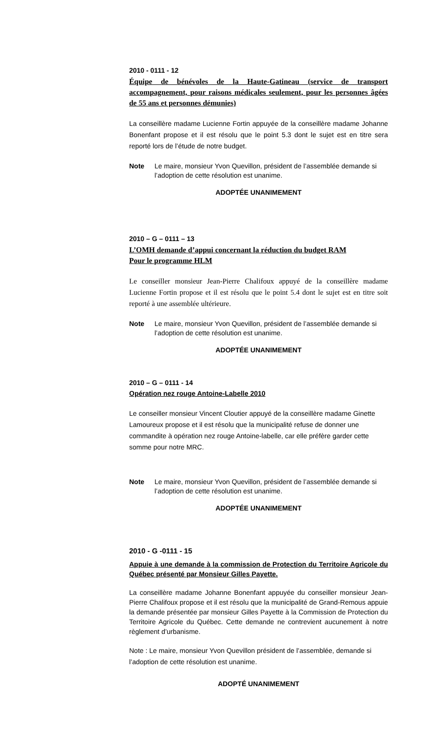2010 - 0111 - 12
Équipe de bénévoles de la Haute-Gatineau (service de transport accompagnement, pour raisons médicales seulement, pour les personnes âgées de 55 ans et personnes démunies)
La conseillère madame Lucienne Fortin appuyée de la conseillère madame Johanne Bonenfant propose et il est résolu que le point 5.3 dont le sujet est en titre sera reporté lors de l’étude de notre budget.
Note Le maire, monsieur Yvon Quevillon, président de l’assemblée demande si l’adoption de cette résolution est unanime.
ADOPTÉE UNANIMEMENT
2010 – G – 0111 – 13
L’OMH demande d’appui concernant la réduction du budget RAM
Pour le programme HLM
Le conseiller monsieur Jean-Pierre Chalifoux appuyé de la conseillère madame Lucienne Fortin propose et il est résolu que le point 5.4 dont le sujet est en titre soit reporté à une assemblée ultérieure.
Note Le maire, monsieur Yvon Quevillon, président de l’assemblée demande si l’adoption de cette résolution est unanime.
ADOPTÉE UNANIMEMENT
2010 – G – 0111 - 14
Opération nez rouge Antoine-Labelle 2010
Le conseiller monsieur Vincent Cloutier appuyé de la conseillère madame Ginette Lamoureux propose et il est résolu que la municipalité refuse de donner une commandite à opération nez rouge Antoine-labelle, car elle préfère garder cette somme pour notre MRC.
Note Le maire, monsieur Yvon Quevillon, président de l’assemblée demande si l’adoption de cette résolution est unanime.
ADOPTÉE UNANIMEMENT
2010 - G -0111 - 15
Appuie à une demande à la commission de Protection du Territoire Agricole du Québec présenté par Monsieur Gilles Payette.
La conseillère madame Johanne Bonenfant appuyée du conseiller monsieur Jean-Pierre Chalifoux propose et il est résolu que la municipalité de Grand-Remous appuie la demande présentée par monsieur Gilles Payette à la Commission de Protection du Territoire Agricole du Québec. Cette demande ne contrevient aucunement à notre règlement d’urbanisme.
Note : Le maire, monsieur Yvon Quevillon président de l’assemblée, demande si l’adoption de cette résolution est unanime.
ADOPTÉ UNANIMEMENT